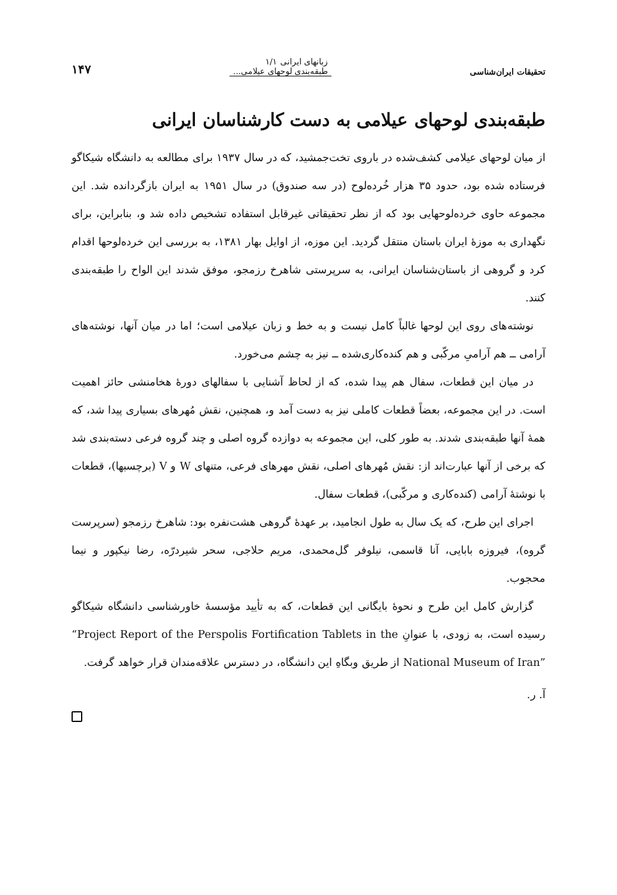تحقیقات ایران‌شناسی زبانهای ایرانی ۱/۱
طبقه‌بندی لوحهای عیلامی... ۱۴۷
طبقه‌بندی لوحهای عیلامی به دست کارشناسان ایرانی
از میان لوحهای عیلامی کشف‌شده در باروی تخت‌جمشید، که در سال ۱۹۳۷ برای مطالعه به دانشگاه شیکاگو فرستاده شده بود، حدود ۳۵ هزار خُرده‌لوح (در سه صندوق) در سال ۱۹۵۱ به ایران بازگردانده شد. این مجموعه حاوی خرده‌لوحهایی بود که از نظر تحقیقاتی غیرقابل استفاده تشخیص داده شد و، بنابراین، برای نگهداری به موزهٔ ایران باستان منتقل گردید. این موزه، از اوایل بهار ۱۳۸۱، به بررسی این خرده‌لوحها اقدام کرد و گروهی از باستان‌شناسان ایرانی، به سرپرستی شاهرخ رزمجو، موفق شدند این الواح را طبقه‌بندی کنند.
نوشته‌های روی این لوحها غالباً کامل نیست و به خط و زبان عیلامی است؛ اما در میان آنها، نوشته‌های آرامی ــ هم آرامیِ مرکّبی و هم کنده‌کاری‌شده ــ نیز به چشم می‌خورد.
در میان این قطعات، سفال هم پیدا شده، که از لحاظ آشنایی با سفالهای دورهٔ هخامنشی حائز اهمیت است. در این مجموعه، بعضاً قطعات کاملی نیز به دست آمد و، همچنین، نقش مُهرهای بسیاری پیدا شد، که همهٔ آنها طبقه‌بندی شدند. به طور کلی، این مجموعه به دوازده گروه اصلی و چند گروه فرعی دسته‌بندی شد که برخی از آنها عبارت‌اند از: نقش مُهرهای اصلی، نقش مهرهای فرعی، متنهای W و V (برچسبها)، قطعات با نوشتهٔ آرامی (کنده‌کاری و مرکّبی)، قطعات سفال.
اجرای این طرح، که یک سال به طول انجامید، بر عهدهٔ گروهی هشت‌نفره بود: شاهرخ رزمجو (سرپرست گروه)، فیروزه بابایی، آنا قاسمی، نیلوفر گل‌محمدی، مریم حلاجی، سحر شیردرّه، رضا نیکپور و نیما محجوب.
گزارش کامل این طرح و نحوهٔ بایگانی این قطعات، که به تأیید مؤسسهٔ خاورشناسی دانشگاه شیکاگو رسیده است، به زودی، با عنوانِ “Project Report of the Perspolis Fortification Tablets in the National Museum of Iran” از طریق وبگاهِ این دانشگاه، در دسترس علاقه‌مندان قرار خواهد گرفت.
آ. ر.